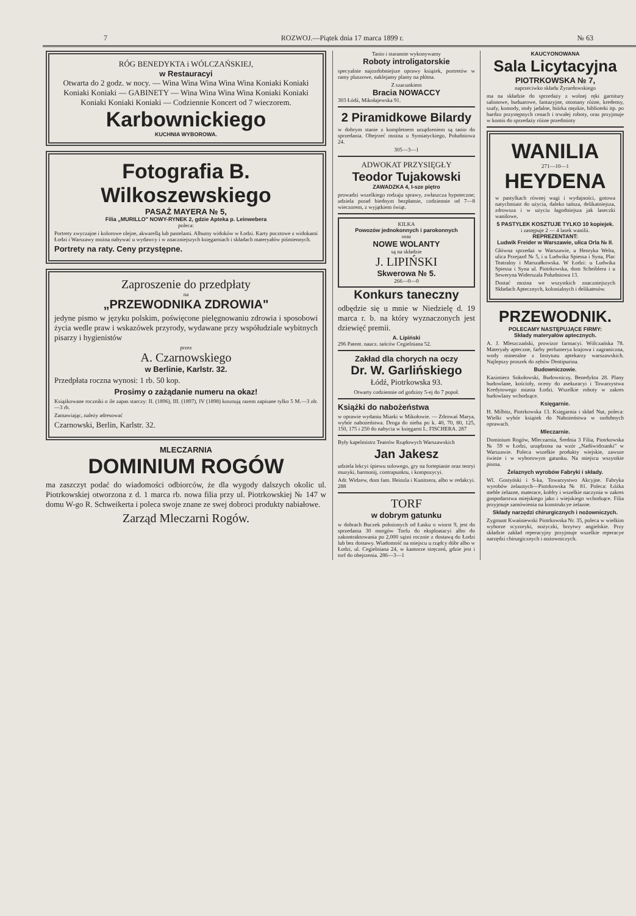7 ROZWOJ.—Piątek dnia 17 marca 1899 r. № 63
RÓG BENEDYKTA i WÓLCZAŃSKIEJ,
w Restauracyi
Otwarta do 2 godz. w nocy. — Wina Wina Wina Wina Wina Koniaki Koniaki Koniaki Koniaki — GABINETY — Wina Wina Wina Wina Koniaki Koniaki Koniaki Koniaki Koniaki — Codziennie Koncert od 7 wieczorem.
Karbownickiego
KUCHNIA WYBOROWA.
Fotografia B. Wilkoszewskiego
PASAŻ MAYERA № 5,
Filia „MURILLO" NOWY-RYNEK 2, gdzie Apteka p. Leinwebera
poleca:
Portrety zwyczajne i kolorowe olejne, akwarellą lub pastelami. Albumy widoków w Łodzi. Karty pocztowe z widokami Łodzi i Warszawy można nabywać u wydawcy i w znaczniejszych księgarniach i składach materyałów piśmiennych.
Portrety na raty. Ceny przystępne.
Zaproszenie do przedpłaty
na
„PRZEWODNIKA ZDROWIA"
jedyne pismo w języku polskim, poświęcone pielęgnowaniu zdrowia i sposobowi życia wedle praw i wskazówek przyrody, wydawane przy współudziale wybitnych pisarzy i hygienistów
przez
A. Czarnowskiego
w Berlinie, Karlstr. 32.
Przedpłata roczna wynosi: 1 rb. 50 kop.
Prosimy o zażądanie numeru na okaz!
Książkowane roczniki o ile zapas starczy: II. (1896), III. (1897), IV (1898) kosztują razem zapisane tylko 5 M.—3 złr.—3 rb.
Zamawiając, należy adresować
Czarnowski, Berlin, Karlstr. 32.
MLECZARNIA
DOMINIUM ROGÓW
ma zaszczyt podać do wiadomości odbiorców, że dla wygody dalszych okolic ul. Piotrkowskiej otworzona z d. 1 marca rb. nowa filia przy ul. Piotrkowskiej № 147 w domu W-go R. Schweikerta i poleca swoje znane ze swej dobroci produkty nabiałowe.
Zarząd Mleczarni Rogów.
Tanio i starannie wykonywamy
Roboty introligatorskie
specyalnie najozdobniejsze oprawy książek, portretów w ramy pluszowe, naklejamy plamy na płótna.
Z szacunkiem
Bracia NOWACCY
303 Łódź, Mikołajewska 91.
2 Piramidkowe Bilardy
w dobrym stanie z kompletnem urządzeniem są tanio do sprzedania. Obejrzeć można u Symiatyckiego, Południowa 24.
305—3—1
ADWOKAT PRZYSIĘGŁY
Teodor Tujakowski
ZAWADZKA 4, I-sze piętro
prowadzi wszelkiego rodzaju sprawy, zwłaszcza hypoteczne; udziela porad biednym bezpłatnie, codziennie od 7—8 wieczorem, z wyjątkiem świąt.
KILKA
Powozów jednokonnych i parokonnych
oraz
NOWE WOLANTY
są na składzie
J. LIPIŃSKI
Skwerowa № 5.
266—0—0
Konkurs taneczny
odbędzie się u mnie w Niedzielę d. 19 marca r. b. na który wyznaczonych jest dziewięć premii.
A. Lipiński
296 Patent. naucz. tańców Cegielniana 52.
Zakład dla chorych na oczy
Dr. W. Garlińskiego
Łódź, Piotrkowska 93.
Otwarty codziennie od godziny 5-ej do 7 popoł.
Książki do nabożeństwa
w oprawie wydaniu Miarki w Mikołowie. — Zdrowaś Marya, wybór nabożeństwa. Droga do nieba po k. 40, 70, 80, 125, 150, 175 i 250 do nabycia w księgarni L. FISCHERA. 287
Były kapelmistrz Teatrów Rządowych Warszawskich
Jan Jakesz
udziela lekcyi śpiewu solowego, gry na fortepianie oraz teoryi muzyki, harmonij, contrapunktu, i kompozycyi.
Adr. Widzew, dom fam. Heinzla i Kunitzera, albo w redakcyi. 288
TORF
w dobrym gatunku
w dobrach Buczek położonych od Łasku o wiorst 9, jest do sprzedania 30 morgów Torfu do eksploatacyi albo do zakontraktowania po 2,000 sążni rocznie z dostawą do Łodzi lub bez dostawy. Wiadomość na miejscu u rządcy dóbr albo w Łodzi, ul. Cegielniana 24, w kantorze stręczeń, gdzie jest i torf do obejrzenia. 286—3—1
KAUCYONOWANA
Sala Licytacyjna
PIOTRKOWSKA № 7,
naprzeciwko składu Żyrardowskiego
ma na składzie do sprzedaży z wolnej ręki garnitury salonowe, buduarowe, fantazyjne, otomany różne, kredensy, szafy, komody, stoły jadalne, biórka męzkie, biblioteki itp. po bardzo przystępnych cenach i trwałej roboty, oraz przyjmuje w komis do sprzedaży różne przedmioty
WANILIA
271—10—1
HEYDENA
w pastylkach równej wagi i wydajności, gotowa natychmiast do użycia, daleko tańsza, delikatniejsza, zdrowsza i w użyciu łagodniejsza jak laseczki wanilowe,
5 PASTYLEK KOSZTUJE TYLKO 10 kopiejek.
i zastępuje 2 — 4 lasek wanilii.
REPREZENTANT:
Ludwik Freider w Warszawie, ulica Orla № II.
Główna sprzedaż w Warszawie, u Henryka Welta, ulica Przejazd № 5, i u Ludwika Spiessa i Syna, Plac Teatralny i Marszałkowska. W Łodzi: u Ludwika Spiessa i Syna ul. Piotrkowska, dom Scheiblera i u Seweryna Widerszala Południowa 13.
Dostać można we wszystkich znaczniejszych Składach Aptecznych, kolonialnych i delikatesów.
PRZEWODNIK.
POLECAMY NASTĘPUJĄCE FIRMY:
Składy materyałów aptecznych.
A. J. Mleszczański, prowizor farmacyi. Wólczańska 78. Materyały apteczne, farby perfumerya krajowa i zagraniczna, wody mineralne z Instytutu aptekarzy warszawskich. Najlepszy proszek do zębów Dentipurina.
Budowniczowie.
Kazimierz Sokołowski, Budowniczy, Benedykta 28. Plany budowlane, kościoły, oceny do asekuracyi i Towarzystwa Kredytowego miasta Łodzi. Wszelkie roboty w zakres budowlany wchodzące.
Księgarnie.
H. Milbitz, Piotrkowska 13. Księgarnia i skład Nut, poleca: Wielki wybór książek do Nabożeństwa w ozdobnych oprawach.
Mleczarnie.
Dominium Rogów, Mleczarnia, Średnia 3 Filia, Piotrkowska № 59 w Łodzi, urządzona na wzór „Nadświdrzanki" w Warszawie. Poleca wszelkie produkty wiejskie, zawsze świeże i w wyborowym gatunku. Na miejscu wszystkie pisma.
Żelaznych wyrobów Fabryki i składy.
Wl. Gostyński i S-ka, Towarzystwo Akcyjne. Fabryka wyrobów żelaznych—Piotrkowska № 81. Poleca: Łóżka meble żelazne, materace, kołdry i wszelkie naczynia w zakres gospodarstwa miejskiego jako i wiejskiego wchodzące. Filia przyjmuje zamówienia na konstrukcye żelazne.
Składy narzędzi chirurgicznych i nożowniczych.
Zygmunt Kwaśniewski Piotrkowska Nr. 35, poleca w wielkim wyborze scyzoryki, nożyczki, brzytwy angielskie. Przy składzie zakład reperacyjny przyjmuje wszelkie reperacye narzędzi chirurgicznych i nożowniczych.